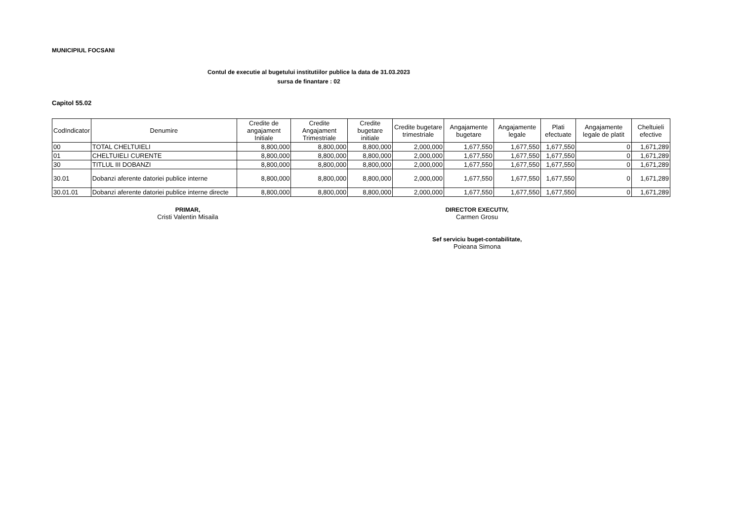MUNICIPIUL FOCSANI
Contul de executie al bugetului institutiilor publice la data de 31.03.2023
sursa de finantare : 02
Capitol 55.02
| CodIndicator | Denumire | Credite de angajament Initiale | Credite Angajament Trimestriale | Credite bugetare initiale | Credite bugetare trimestriale | Angajamente bugetare | Angajamente legale | Plati efectuate | Angajamente legale de platit | Cheltuieli efective |
| --- | --- | --- | --- | --- | --- | --- | --- | --- | --- | --- |
| 00 | TOTAL CHELTUIELI | 8,800,000 | 8,800,000 | 8,800,000 | 2,000,000 | 1,677,550 | 1,677,550 | 1,677,550 | 0 | 1,671,289 |
| 01 | CHELTUIELI CURENTE | 8,800,000 | 8,800,000 | 8,800,000 | 2,000,000 | 1,677,550 | 1,677,550 | 1,677,550 | 0 | 1,671,289 |
| 30 | TITLUL III DOBANZI | 8,800,000 | 8,800,000 | 8,800,000 | 2,000,000 | 1,677,550 | 1,677,550 | 1,677,550 | 0 | 1,671,289 |
| 30.01 | Dobanzi aferente datoriei publice interne | 8,800,000 | 8,800,000 | 8,800,000 | 2,000,000 | 1,677,550 | 1,677,550 | 1,677,550 | 0 | 1,671,289 |
| 30.01.01 | Dobanzi aferente datoriei publice interne directe | 8,800,000 | 8,800,000 | 8,800,000 | 2,000,000 | 1,677,550 | 1,677,550 | 1,677,550 | 0 | 1,671,289 |
PRIMAR,
Cristi Valentin Misaila
DIRECTOR EXECUTIV,
Carmen Grosu
Sef serviciu buget-contabilitate,
Poieana Simona